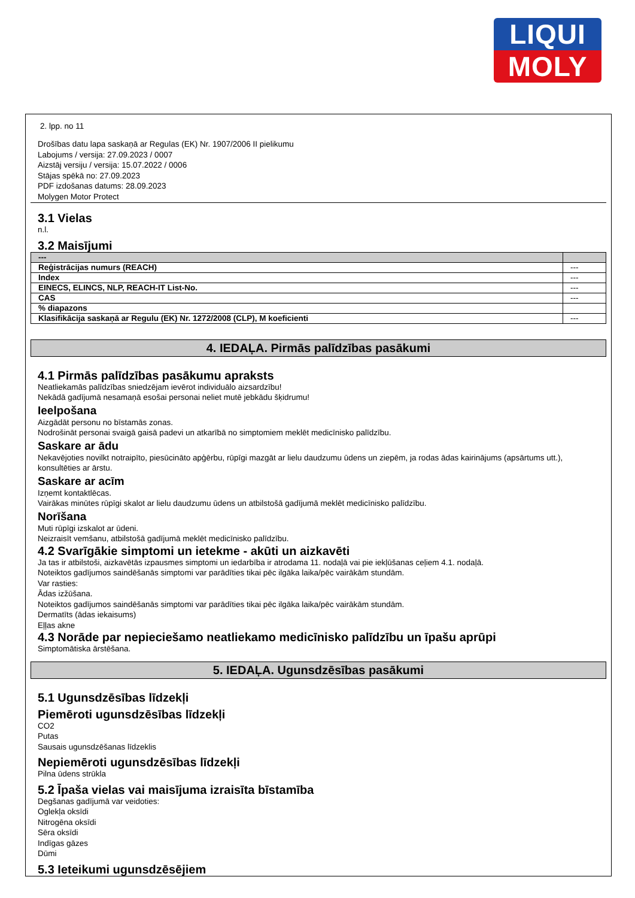LIQUI
MOLY
2. lpp. no 11
Drošības datu lapa saskaņā ar Regulas (EK) Nr. 1907/2006 II pielikumu
Labojums / versija: 27.09.2023 / 0007
Aizstāj versiju / versija: 15.07.2022 / 0006
Stājas spēkā no: 27.09.2023
PDF izdošanas datums: 28.09.2023
Molygen Motor Protect
3.1 Vielas
n.l.
3.2 Maisījumi
| --- | |
| --- | --- |
| Reģistrācijas numurs (REACH) | --- |
| Index | --- |
| EINECS, ELINCS, NLP, REACH-IT List-No. | --- |
| CAS | --- |
| % diapazons | |
| Klasifikācija saskaņā ar Regulu (EK) Nr. 1272/2008 (CLP), M koeficienti | --- |
4. IEDAĻA. Pirmās palīdzības pasākumi
4.1 Pirmās palīdzības pasākumu apraksts
Neatliekamās palīdzības sniedzējam ievērot individuālo aizsardzību!
Nekādā gadījumā nesamaņā esošai personai neliet mutē jebkādu šķidrumu!
Ieelpošana
Aizgādāt personu no bīstamās zonas.
Nodrošināt personai svaigā gaisā padevi un atkarībā no simptomiem meklēt medicīnisko palīdzību.
Saskare ar ādu
Nekavējoties novilkt notraipīto, piesūcināto apģērbu, rūpīgi mazgāt ar lielu daudzumu ūdens un ziepēm, ja rodas ādas kairinājums (apsārtums utt.), konsultēties ar ārstu.
Saskare ar acīm
Izņemt kontaktlēcas.
Vairākas minūtes rūpīgi skalot ar lielu daudzumu ūdens un atbilstošā gadījumā meklēt medicīnisko palīdzību.
Norīšana
Muti rūpīgi izskalot ar ūdeni.
Neizraisīt vemšanu, atbilstošā gadījumā meklēt medicīnisko palīdzību.
4.2 Svarīgākie simptomi un ietekme - akūti un aizkavēti
Ja tas ir atbilstoši, aizkavētās izpausmes simptomi un iedarbība ir atrodama 11. nodaļā vai pie iekļūšanas ceļiem 4.1. nodaļā.
Noteiktos gadījumos saindēšanās simptomi var parādīties tikai pēc ilgāka laika/pēc vairākām stundām.
Var rasties:
Ādas izžūšana.
Noteiktos gadījumos saindēšanās simptomi var parādīties tikai pēc ilgāka laika/pēc vairākām stundām.
Dermatīts (ādas iekaisums)
Eļļas akne
4.3 Norāde par nepieciešamo neatliekamo medicīnisko palīdzību un īpašu aprūpi
Simptomātiska ārstēšana.
5. IEDAĻA. Ugunsdzēsības pasākumi
5.1 Ugunsdzēsības līdzekļi
Piemēroti ugunsdzēsības līdzekļi
CO2
Putas
Sausais ugunsdzēšanas līdzeklis
Nepiemēroti ugunsdzēsības līdzekļi
Pilna ūdens strūkla
5.2 Īpaša vielas vai maisījuma izraisīta bīstamība
Degšanas gadījumā var veidoties:
Oglekļa oksīdi
Nitrogēna oksīdi
Sēra oksīdi
Indīgas gāzes
Dūmi
5.3 Ieteikumi ugunsdzēsējiem